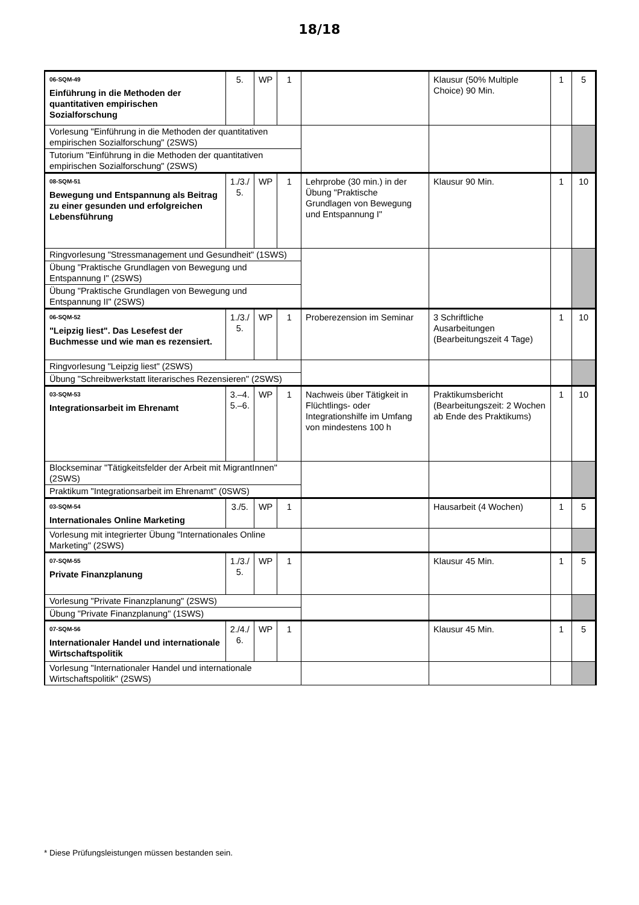18/18
| 06-SQM-49 Einführung in die Methoden der quantitativen empirischen Sozialforschung | 5. | WP | 1 | | Klausur (50% Multiple Choice) 90 Min. | 1 | 5 |
| Vorlesung "Einführung in die Methoden der quantitativen empirischen Sozialforschung" (2SWS) | | | | | | | |
| Tutorium "Einführung in die Methoden der quantitativen empirischen Sozialforschung" (2SWS) | | | | | | | |
| 08-SQM-51 Bewegung und Entspannung als Beitrag zu einer gesunden und erfolgreichen Lebensführung | 1./3./ 5. | WP | 1 | Lehrprobe (30 min.) in der Übung "Praktische Grundlagen von Bewegung und Entspannung I" | Klausur 90 Min. | 1 | 10 |
| Ringvorlesung "Stressmanagement und Gesundheit" (1SWS) | | | | | | | |
| Übung "Praktische Grundlagen von Bewegung und Entspannung I" (2SWS) | | | | | | | |
| Übung "Praktische Grundlagen von Bewegung und Entspannung II" (2SWS) | | | | | | | |
| 06-SQM-52 "Leipzig liest". Das Lesefest der Buchmesse und wie man es rezensiert. | 1./3./ 5. | WP | 1 | Proberezension im Seminar | 3 Schriftliche Ausarbeitungen (Bearbeitungszeit 4 Tage) | 1 | 10 |
| Ringvorlesung "Leipzig liest" (2SWS) | | | | | | | |
| Übung "Schreibwerkstatt literarisches Rezensieren" (2SWS) | | | | | | | |
| 03-SQM-53 Integrationsarbeit im Ehrenamt | 3.–4. 5.–6. | WP | 1 | Nachweis über Tätigkeit in Flüchtlings- oder Integrationshilfe im Umfang von mindestens 100 h | Praktikumsbericht (Bearbeitungszeit: 2 Wochen ab Ende des Praktikums) | 1 | 10 |
| Blockseminar "Tätigkeitsfelder der Arbeit mit MigrantInnen" (2SWS) | | | | | | | |
| Praktikum "Integrationsarbeit im Ehrenamt" (0SWS) | | | | | | | |
| 03-SQM-54 Internationales Online Marketing | 3./5. | WP | 1 | | Hausarbeit (4 Wochen) | 1 | 5 |
| Vorlesung mit integrierter Übung "Internationales Online Marketing" (2SWS) | | | | | | | |
| 07-SQM-55 Private Finanzplanung | 1./3./ 5. | WP | 1 | | Klausur 45 Min. | 1 | 5 |
| Vorlesung "Private Finanzplanung" (2SWS) | | | | | | | |
| Übung "Private Finanzplanung" (1SWS) | | | | | | | |
| 07-SQM-56 Internationaler Handel und internationale Wirtschaftspolitik | 2./4./ 6. | WP | 1 | | Klausur 45 Min. | 1 | 5 |
| Vorlesung "Internationaler Handel und internationale Wirtschaftspolitik" (2SWS) | | | | | | | |
* Diese Prüfungsleistungen müssen bestanden sein.